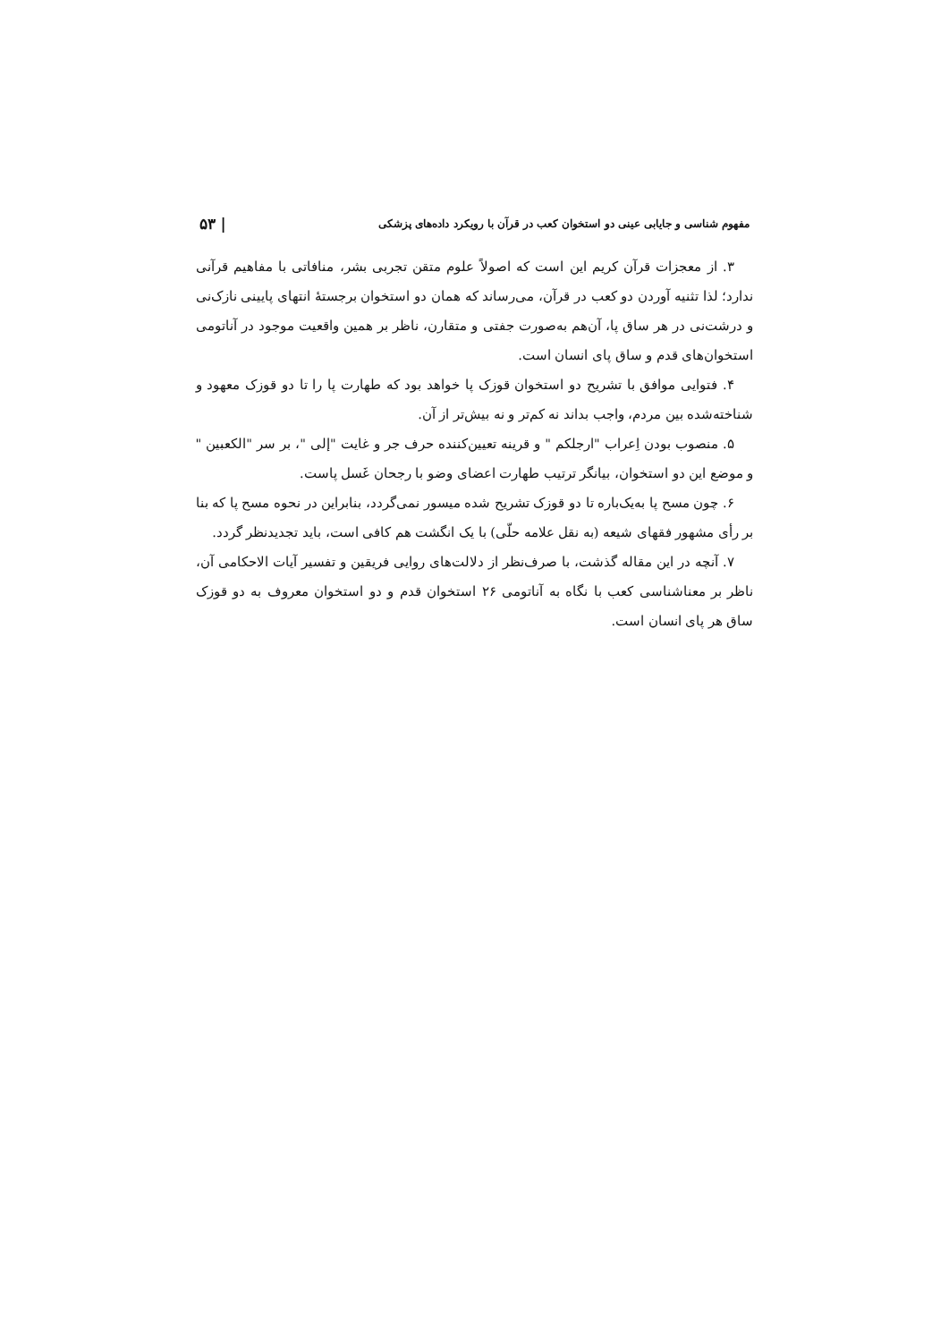مفهوم شناسی و جایابی عینی دو استخوان کعب در قرآن با رویکرد داده‌های پزشکی | ۵۳
۳. از معجزات قرآن کریم این است که اصولاً علوم متقن تجربی بشر، منافاتی با مفاهیم قرآنی ندارد؛ لذا تثنیه آوردن دو کعب در قرآن، می‌رساند که همان دو استخوان برجستهٔ انتهای پایینی نازک‌نی و درشت‌نی در هر ساق پا، آن‌هم به‌صورت جفتی و متقارن، ناظر بر همین واقعیت موجود در آناتومی استخوان‌های قدم و ساق پای انسان است.
۴. فتوایی موافق با تشریح دو استخوان قوزک پا خواهد بود که طهارت پا را تا دو قوزک معهود و شناخته‌شده بین مردم، واجب بداند نه کم‌تر و نه بیش‌تر از آن.
۵. منصوب بودن اِعراب "ارجلکم " و قرینه تعیین‌کننده حرف جر و غایت "إلی "، بر سر "الکعبین " و موضع این دو استخوان، بیانگر ترتیب طهارت اعضای وضو با رجحان غَسل پاست.
۶. چون مسح پا به‌یک‌باره تا دو قوزک تشریح شده میسور نمی‌گردد، بنابراین در نحوه مسح پا که بنا بر رأی مشهور فقهای شیعه (به نقل علامه حلّی) با یک انگشت هم کافی است، باید تجدیدنظر گردد.
۷. آنچه در این مقاله گذشت، با صرف‌نظر از دلالت‌های روایی فریقین و تفسیر آیات الاحکامی آن، ناظر بر معناشناسی کعب با نگاه به آناتومی ۲۶ استخوان قدم و دو استخوان معروف به دو قوزک ساق هر پای انسان است.